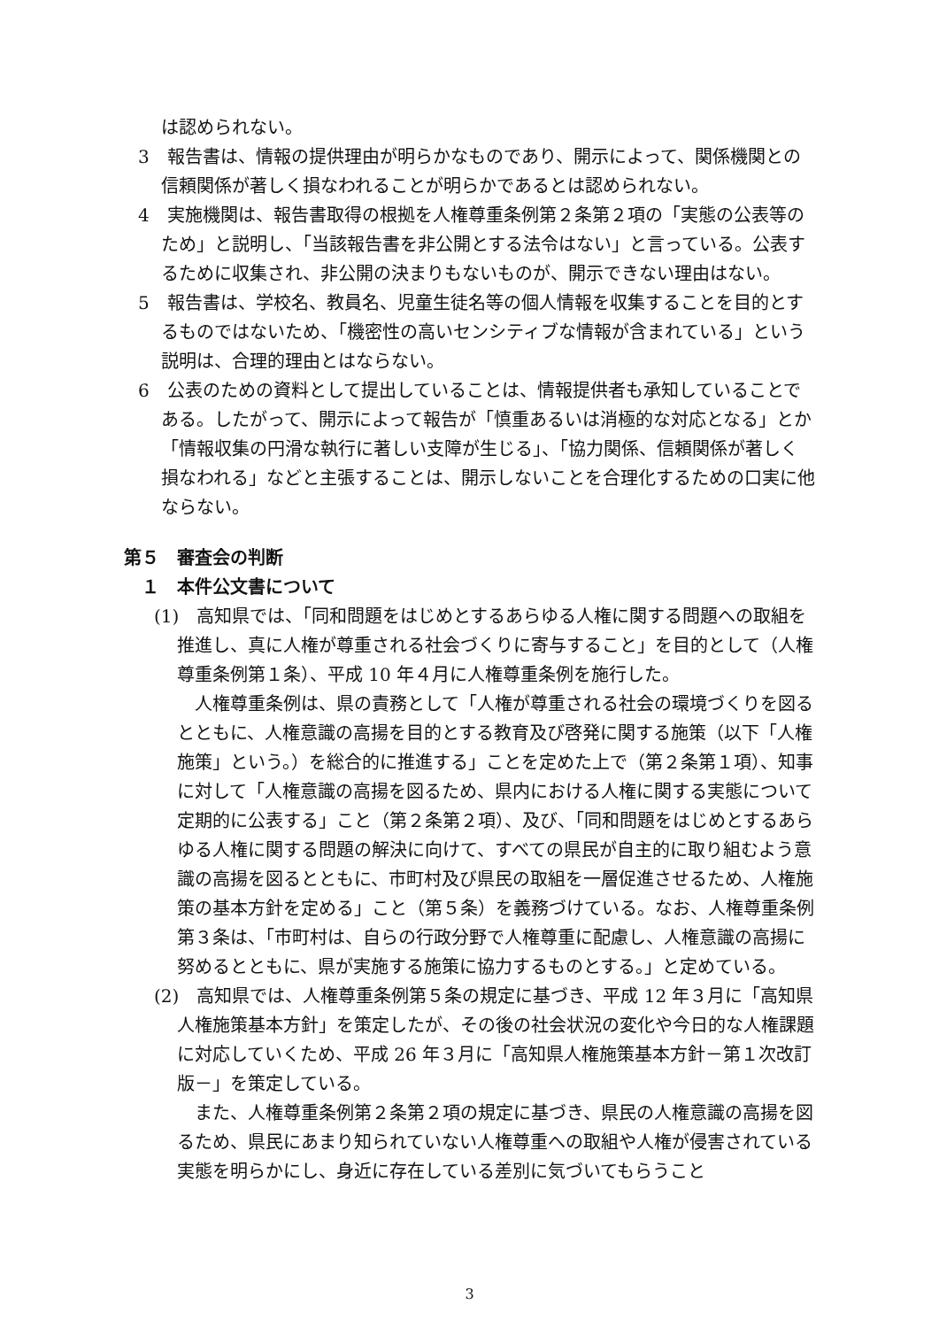は認められない。
3　報告書は、情報の提供理由が明らかなものであり、開示によって、関係機関との信頼関係が著しく損なわれることが明らかであるとは認められない。
4　実施機関は、報告書取得の根拠を人権尊重条例第２条第２項の「実態の公表等のため」と説明し、「当該報告書を非公開とする法令はない」と言っている。公表するために収集され、非公開の決まりもないものが、開示できない理由はない。
5　報告書は、学校名、教員名、児童生徒名等の個人情報を収集することを目的とするものではないため、「機密性の高いセンシティブな情報が含まれている」という説明は、合理的理由とはならない。
6　公表のための資料として提出していることは、情報提供者も承知していることである。したがって、開示によって報告が「慎重あるいは消極的な対応となる」とか「情報収集の円滑な執行に著しい支障が生じる」、「協力関係、信頼関係が著しく損なわれる」などと主張することは、開示しないことを合理化するための口実に他ならない。
第５　審査会の判断
１　本件公文書について
(1)　高知県では、「同和問題をはじめとするあらゆる人権に関する問題への取組を推進し、真に人権が尊重される社会づくりに寄与すること」を目的として（人権尊重条例第１条）、平成 10 年４月に人権尊重条例を施行した。
人権尊重条例は、県の責務として「人権が尊重される社会の環境づくりを図るとともに、人権意識の高揚を目的とする教育及び啓発に関する施策（以下「人権施策」という。）を総合的に推進する」ことを定めた上で（第２条第１項）、知事に対して「人権意識の高揚を図るため、県内における人権に関する実態について定期的に公表する」こと（第２条第２項）、及び、「同和問題をはじめとするあらゆる人権に関する問題の解決に向けて、すべての県民が自主的に取り組むよう意識の高揚を図るとともに、市町村及び県民の取組を一層促進させるため、人権施策の基本方針を定める」こと（第５条）を義務づけている。なお、人権尊重条例第３条は、「市町村は、自らの行政分野で人権尊重に配慮し、人権意識の高揚に努めるとともに、県が実施する施策に協力するものとする。」と定めている。
(2)　高知県では、人権尊重条例第５条の規定に基づき、平成 12 年３月に「高知県人権施策基本方針」を策定したが、その後の社会状況の変化や今日的な人権課題に対応していくため、平成 26 年３月に「高知県人権施策基本方針－第１次改訂版－」を策定している。
また、人権尊重条例第２条第２項の規定に基づき、県民の人権意識の高揚を図るため、県民にあまり知られていない人権尊重への取組や人権が侵害されている実態を明らかにし、身近に存在している差別に気づいてもらうこと
3